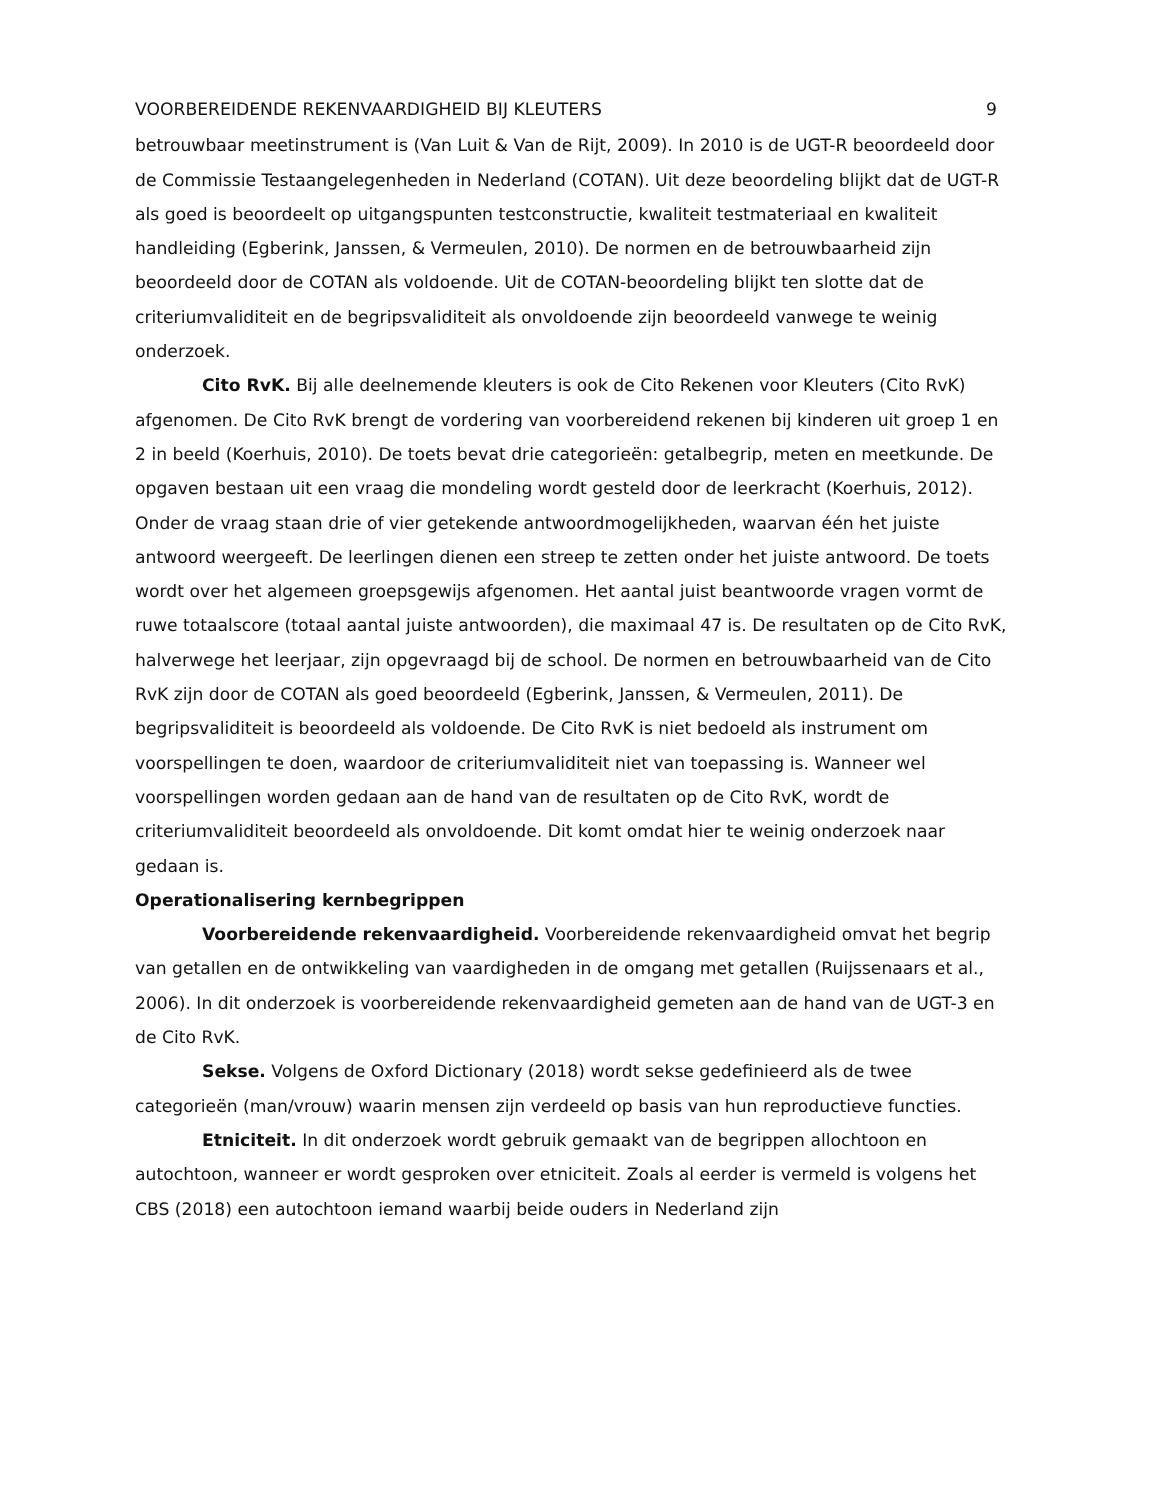VOORBEREIDENDE REKENVAARDIGHEID BIJ KLEUTERS 9
betrouwbaar meetinstrument is (Van Luit & Van de Rijt, 2009). In 2010 is de UGT-R beoordeeld door de Commissie Testaangelegenheden in Nederland (COTAN). Uit deze beoordeling blijkt dat de UGT-R als goed is beoordeelt op uitgangspunten testconstructie, kwaliteit testmateriaal en kwaliteit handleiding (Egberink, Janssen, & Vermeulen, 2010). De normen en de betrouwbaarheid zijn beoordeeld door de COTAN als voldoende. Uit de COTAN-beoordeling blijkt ten slotte dat de criteriumvaliditeit en de begripsvaliditeit als onvoldoende zijn beoordeeld vanwege te weinig onderzoek.
Cito RvK. Bij alle deelnemende kleuters is ook de Cito Rekenen voor Kleuters (Cito RvK) afgenomen. De Cito RvK brengt de vordering van voorbereidend rekenen bij kinderen uit groep 1 en 2 in beeld (Koerhuis, 2010). De toets bevat drie categorieën: getalbegrip, meten en meetkunde. De opgaven bestaan uit een vraag die mondeling wordt gesteld door de leerkracht (Koerhuis, 2012). Onder de vraag staan drie of vier getekende antwoordmogelijkheden, waarvan één het juiste antwoord weergeeft. De leerlingen dienen een streep te zetten onder het juiste antwoord. De toets wordt over het algemeen groepsgewijs afgenomen. Het aantal juist beantwoorde vragen vormt de ruwe totaalscore (totaal aantal juiste antwoorden), die maximaal 47 is. De resultaten op de Cito RvK, halverwege het leerjaar, zijn opgevraagd bij de school. De normen en betrouwbaarheid van de Cito RvK zijn door de COTAN als goed beoordeeld (Egberink, Janssen, & Vermeulen, 2011). De begripsvaliditeit is beoordeeld als voldoende. De Cito RvK is niet bedoeld als instrument om voorspellingen te doen, waardoor de criteriumvaliditeit niet van toepassing is. Wanneer wel voorspellingen worden gedaan aan de hand van de resultaten op de Cito RvK, wordt de criteriumvaliditeit beoordeeld als onvoldoende. Dit komt omdat hier te weinig onderzoek naar gedaan is.
Operationalisering kernbegrippen
Voorbereidende rekenvaardigheid. Voorbereidende rekenvaardigheid omvat het begrip van getallen en de ontwikkeling van vaardigheden in de omgang met getallen (Ruijssenaars et al., 2006). In dit onderzoek is voorbereidende rekenvaardigheid gemeten aan de hand van de UGT-3 en de Cito RvK.
Sekse. Volgens de Oxford Dictionary (2018) wordt sekse gedefinieerd als de twee categorieën (man/vrouw) waarin mensen zijn verdeeld op basis van hun reproductieve functies.
Etniciteit. In dit onderzoek wordt gebruik gemaakt van de begrippen allochtoon en autochtoon, wanneer er wordt gesproken over etniciteit. Zoals al eerder is vermeld is volgens het CBS (2018) een autochtoon iemand waarbij beide ouders in Nederland zijn